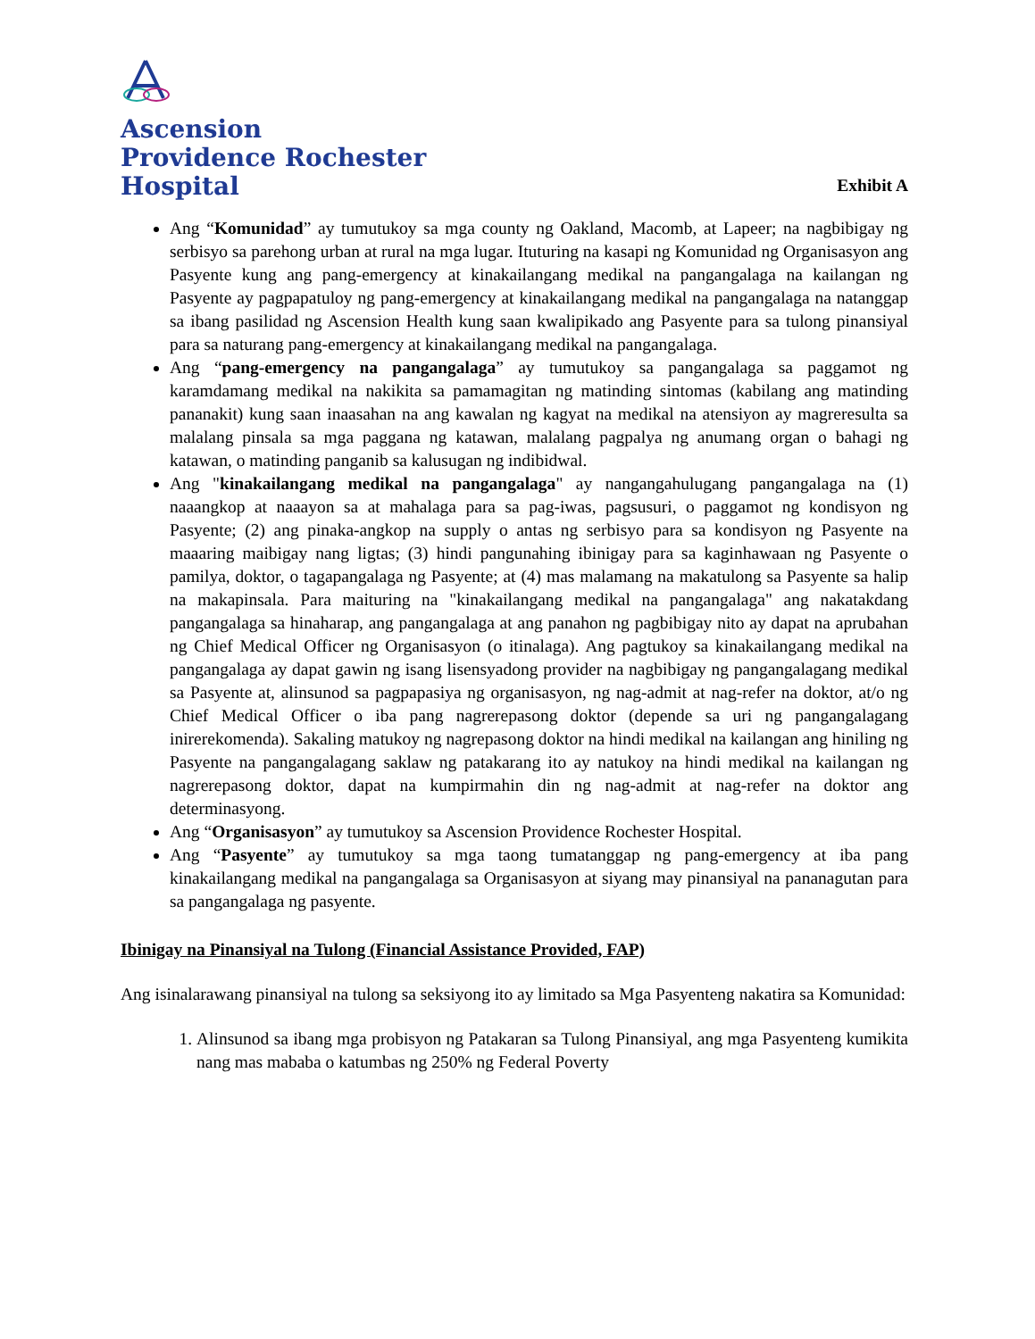Ascension
Providence Rochester
Hospital
Exhibit A
Ang “Komunidad” ay tumutukoy sa mga county ng Oakland, Macomb, at Lapeer; na nagbibigay ng serbisyo sa parehong urban at rural na mga lugar. Ituturing na kasapi ng Komunidad ng Organisasyon ang Pasyente kung ang pang-emergency at kinakailangang medikal na pangangalaga na kailangan ng Pasyente ay pagpapatuloy ng pang-emergency at kinakailangang medikal na pangangalaga na natanggap sa ibang pasilidad ng Ascension Health kung saan kwalipikado ang Pasyente para sa tulong pinansiyal para sa naturang pang-emergency at kinakailangang medikal na pangangalaga.
Ang “pang-emergency na pangangalaga” ay tumutukoy sa pangangalaga sa paggamot ng karamdamang medikal na nakikita sa pamamagitan ng matinding sintomas (kabilang ang matinding pananakit) kung saan inaasahan na ang kawalan ng kagyat na medikal na atensiyon ay magreresulta sa malalang pinsala sa mga paggana ng katawan, malalang pagpalya ng anumang organ o bahagi ng katawan, o matinding panganib sa kalusugan ng indibidwal.
Ang "kinakailangang medikal na pangangalaga" ay nangangahulugang pangangalaga na (1) naaangkop at naaayon sa at mahalaga para sa pag-iwas, pagsusuri, o paggamot ng kondisyon ng Pasyente; (2) ang pinaka-angkop na supply o antas ng serbisyo para sa kondisyon ng Pasyente na maaaring maibigay nang ligtas; (3) hindi pangunahing ibinigay para sa kaginhawaan ng Pasyente o pamilya, doktor, o tagapangalaga ng Pasyente; at (4) mas malamang na makatulong sa Pasyente sa halip na makapinsala. Para maituring na "kinakailangang medikal na pangangalaga" ang nakatakdang pangangalaga sa hinaharap, ang pangangalaga at ang panahon ng pagbibigay nito ay dapat na aprubahan ng Chief Medical Officer ng Organisasyon (o itinalaga). Ang pagtukoy sa kinakailangang medikal na pangangalaga ay dapat gawin ng isang lisensyadong provider na nagbibigay ng pangangalagang medikal sa Pasyente at, alinsunod sa pagpapasiya ng organisasyon, ng nag-admit at nag-refer na doktor, at/o ng Chief Medical Officer o iba pang nagrerepasong doktor (depende sa uri ng pangangalagang inirerekomenda). Sakaling matukoy ng nagrepasong doktor na hindi medikal na kailangan ang hiniling ng Pasyente na pangangalagang saklaw ng patakarang ito ay natukoy na hindi medikal na kailangan ng nagrerepasong doktor, dapat na kumpirmahin din ng nag-admit at nag-refer na doktor ang determinasyong.
Ang “Organisasyon” ay tumutukoy sa Ascension Providence Rochester Hospital.
Ang “Pasyente” ay tumutukoy sa mga taong tumatanggap ng pang-emergency at iba pang kinakailangang medikal na pangangalaga sa Organisasyon at siyang may pinansiyal na pananagutan para sa pangangalaga ng pasyente.
Ibinigay na Pinansiyal na Tulong (Financial Assistance Provided, FAP)
Ang isinalarawang pinansiyal na tulong sa seksiyong ito ay limitado sa Mga Pasyenteng nakatira sa Komunidad:
1. Alinsunod sa ibang mga probisyon ng Patakaran sa Tulong Pinansiyal, ang mga Pasyenteng kumikita nang mas mababa o katumbas ng 250% ng Federal Poverty